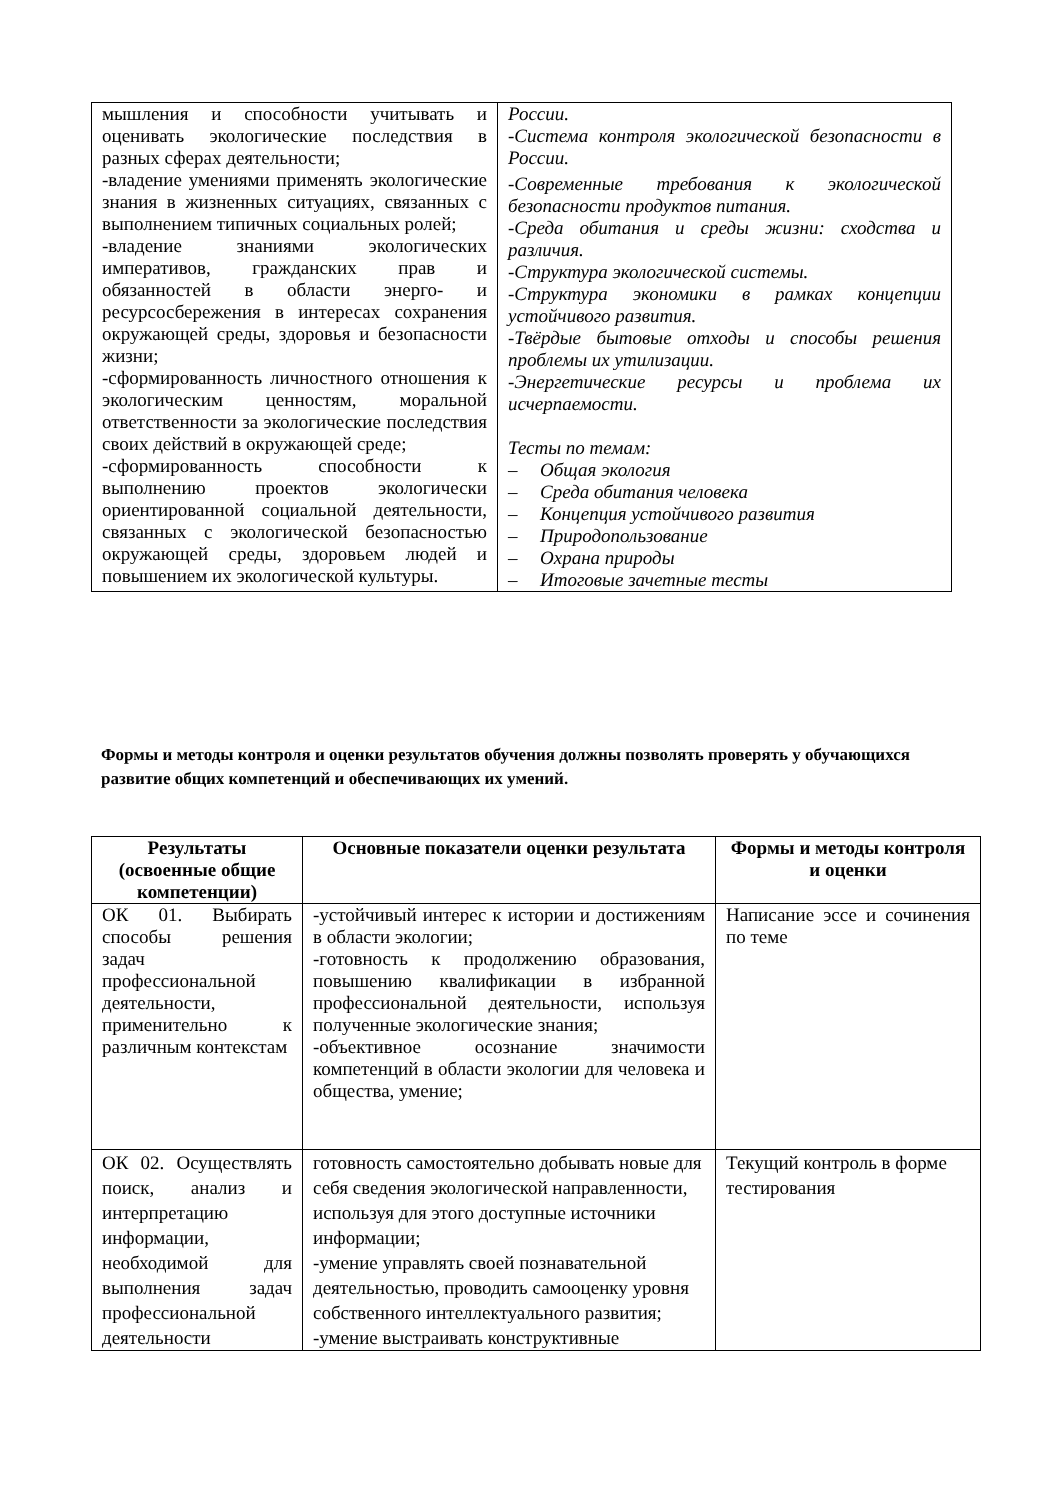| мышления и способности учитывать и оценивать экологические последствия в разных сферах деятельности; -владение умениями применять экологические знания в жизненных ситуациях, связанных с выполнением типичных социальных ролей; -владение знаниями экологических императивов, гражданских прав и обязанностей в области энерго- и ресурсосбережения в интересах сохранения окружающей среды, здоровья и безопасности жизни; -сформированность личностного отношения к экологическим ценностям, моральной ответственности за экологические последствия своих действий в окружающей среде; -сформированность способности к выполнению проектов экологически ориентированной социальной деятельности, связанных с экологической безопасностью окружающей среды, здоровьем людей и повышением их экологической культуры. | России. -Система контроля экологической безопасности в России. -Современные требования к экологической безопасности продуктов питания. -Среда обитания и среды жизни: сходства и различия. -Структура экологической системы. -Структура экономики в рамках концепции устойчивого развития. -Твёрдые бытовые отходы и способы решения проблемы их утилизации. -Энергетические ресурсы и проблема их исчерпаемости. Тесты по темам: – Общая экология – Среда обитания человека – Концепция устойчивого развития – Природопользование – Охрана природы – Итоговые зачетные тесты |
Формы и методы контроля и оценки результатов обучения должны позволять проверять у обучающихся развитие общих компетенций и обеспечивающих их умений.
| Результаты (освоенные общие компетенции) | Основные показатели оценки результата | Формы и методы контроля и оценки |
| --- | --- | --- |
| ОК 01. Выбирать способы решения задач профессиональной деятельности, применительно к различным контекстам | -устойчивый интерес к истории и достижениям в области экологии; -готовность к продолжению образования, повышению квалификации в избранной профессиональной деятельности, используя полученные экологические знания; -объективное осознание значимости компетенций в области экологии для человека и общества, умение; | Написание эссе и сочинения по теме |
| ОК 02. Осуществлять поиск, анализ и интерпретацию информации, необходимой для выполнения задач профессиональной деятельности | готовность самостоятельно добывать новые для себя сведения экологической направленности, используя для этого доступные источники информации; -умение управлять своей познавательной деятельностью, проводить самооценку уровня собственного интеллектуального развития; -умение выстраивать конструктивные | Текущий контроль в форме тестирования |